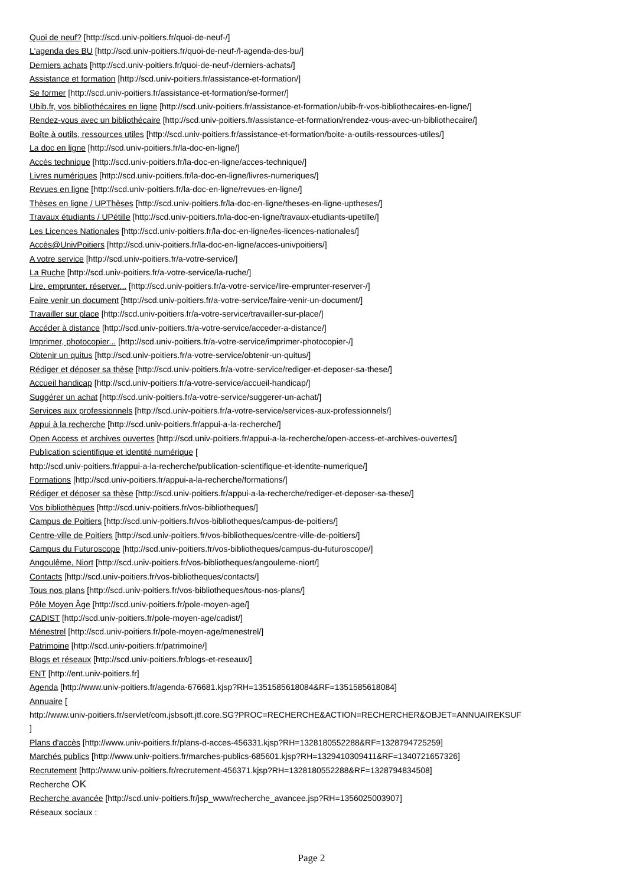Quoi de neuf? [http://scd.univ-poitiers.fr/quoi-de-neuf-/]
L'agenda des BU [http://scd.univ-poitiers.fr/quoi-de-neuf-/l-agenda-des-bu/]
Derniers achats [http://scd.univ-poitiers.fr/quoi-de-neuf-/derniers-achats/]
Assistance et formation [http://scd.univ-poitiers.fr/assistance-et-formation/]
Se former [http://scd.univ-poitiers.fr/assistance-et-formation/se-former/]
Ubib.fr, vos bibliothécaires en ligne [http://scd.univ-poitiers.fr/assistance-et-formation/ubib-fr-vos-bibliothecaires-en-ligne/]
Rendez-vous avec un bibliothécaire [http://scd.univ-poitiers.fr/assistance-et-formation/rendez-vous-avec-un-bibliothecaire/]
Boîte à outils, ressources utiles [http://scd.univ-poitiers.fr/assistance-et-formation/boite-a-outils-ressources-utiles/]
La doc en ligne [http://scd.univ-poitiers.fr/la-doc-en-ligne/]
Accès technique [http://scd.univ-poitiers.fr/la-doc-en-ligne/acces-technique/]
Livres numériques [http://scd.univ-poitiers.fr/la-doc-en-ligne/livres-numeriques/]
Revues en ligne [http://scd.univ-poitiers.fr/la-doc-en-ligne/revues-en-ligne/]
Thèses en ligne / UPThèses [http://scd.univ-poitiers.fr/la-doc-en-ligne/theses-en-ligne-uptheses/]
Travaux étudiants / UPétille [http://scd.univ-poitiers.fr/la-doc-en-ligne/travaux-etudiants-upetille/]
Les Licences Nationales [http://scd.univ-poitiers.fr/la-doc-en-ligne/les-licences-nationales/]
Accès@UnivPoitiers [http://scd.univ-poitiers.fr/la-doc-en-ligne/acces-univpoitiers/]
A votre service [http://scd.univ-poitiers.fr/a-votre-service/]
La Ruche [http://scd.univ-poitiers.fr/a-votre-service/la-ruche/]
Lire, emprunter, réserver... [http://scd.univ-poitiers.fr/a-votre-service/lire-emprunter-reserver-/]
Faire venir un document [http://scd.univ-poitiers.fr/a-votre-service/faire-venir-un-document/]
Travailler sur place [http://scd.univ-poitiers.fr/a-votre-service/travailler-sur-place/]
Accéder à distance [http://scd.univ-poitiers.fr/a-votre-service/acceder-a-distance/]
Imprimer, photocopier... [http://scd.univ-poitiers.fr/a-votre-service/imprimer-photocopier-/]
Obtenir un quitus [http://scd.univ-poitiers.fr/a-votre-service/obtenir-un-quitus/]
Rédiger et déposer sa thèse [http://scd.univ-poitiers.fr/a-votre-service/rediger-et-deposer-sa-these/]
Accueil handicap [http://scd.univ-poitiers.fr/a-votre-service/accueil-handicap/]
Suggérer un achat [http://scd.univ-poitiers.fr/a-votre-service/suggerer-un-achat/]
Services aux professionnels [http://scd.univ-poitiers.fr/a-votre-service/services-aux-professionnels/]
Appui à la recherche [http://scd.univ-poitiers.fr/appui-a-la-recherche/]
Open Access et archives ouvertes [http://scd.univ-poitiers.fr/appui-a-la-recherche/open-access-et-archives-ouvertes/]
Publication scientifique et identité numérique [
http://scd.univ-poitiers.fr/appui-a-la-recherche/publication-scientifique-et-identite-numerique/]
Formations [http://scd.univ-poitiers.fr/appui-a-la-recherche/formations/]
Rédiger et déposer sa thèse [http://scd.univ-poitiers.fr/appui-a-la-recherche/rediger-et-deposer-sa-these/]
Vos bibliothèques [http://scd.univ-poitiers.fr/vos-bibliotheques/]
Campus de Poitiers [http://scd.univ-poitiers.fr/vos-bibliotheques/campus-de-poitiers/]
Centre-ville de Poitiers [http://scd.univ-poitiers.fr/vos-bibliotheques/centre-ville-de-poitiers/]
Campus du Futuroscope [http://scd.univ-poitiers.fr/vos-bibliotheques/campus-du-futuroscope/]
Angoulême, Niort [http://scd.univ-poitiers.fr/vos-bibliotheques/angouleme-niort/]
Contacts [http://scd.univ-poitiers.fr/vos-bibliotheques/contacts/]
Tous nos plans [http://scd.univ-poitiers.fr/vos-bibliotheques/tous-nos-plans/]
Pôle Moyen Âge [http://scd.univ-poitiers.fr/pole-moyen-age/]
CADIST [http://scd.univ-poitiers.fr/pole-moyen-age/cadist/]
Ménestrel [http://scd.univ-poitiers.fr/pole-moyen-age/menestrel/]
Patrimoine [http://scd.univ-poitiers.fr/patrimoine/]
Blogs et réseaux [http://scd.univ-poitiers.fr/blogs-et-reseaux/]
ENT [http://ent.univ-poitiers.fr]
Agenda [http://www.univ-poitiers.fr/agenda-676681.kjsp?RH=1351585618084&RF=1351585618084]
Annuaire [
http://www.univ-poitiers.fr/servlet/com.jsbsoft.jtf.core.SG?PROC=RECHERCHE&ACTION=RECHERCHER&OBJET=ANNUAIREKSUF
]
Plans d'accès [http://www.univ-poitiers.fr/plans-d-acces-456331.kjsp?RH=1328180552288&RF=1328794725259]
Marchés publics [http://www.univ-poitiers.fr/marches-publics-685601.kjsp?RH=1329410309411&RF=1340721657326]
Recrutement [http://www.univ-poitiers.fr/recrutement-456371.kjsp?RH=1328180552288&RF=1328794834508]
Recherche OK
Recherche avancée [http://scd.univ-poitiers.fr/jsp_www/recherche_avancee.jsp?RH=1356025003907]
Réseaux sociaux :
Page 2